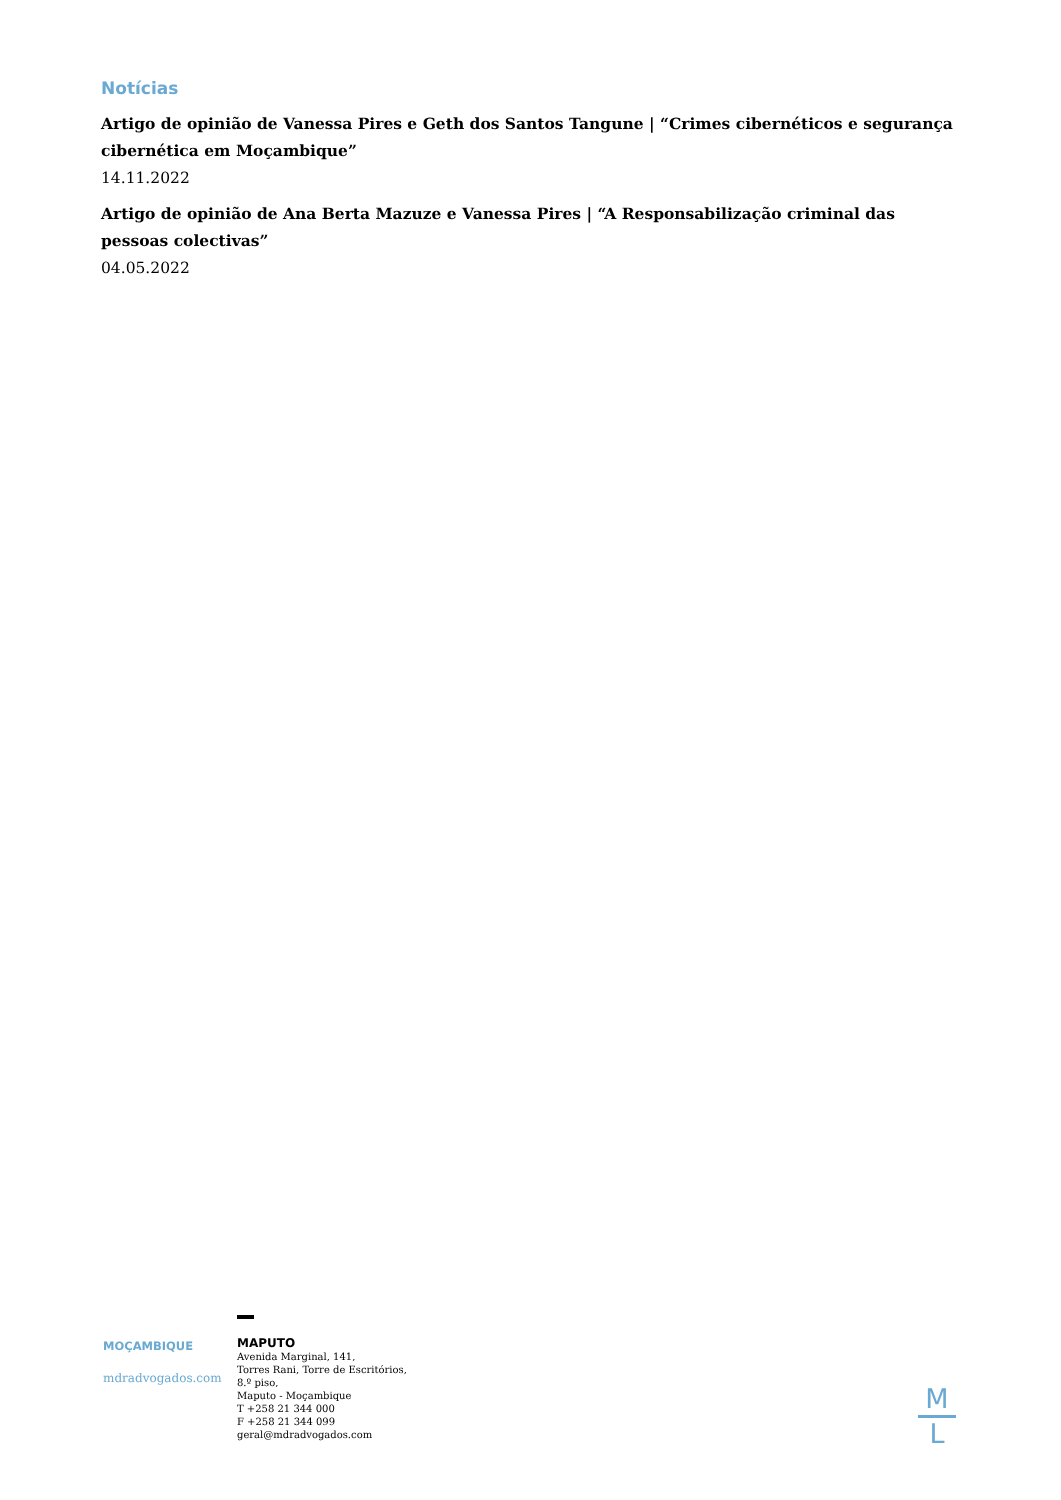Notícias
Artigo de opinião de Vanessa Pires e Geth dos Santos Tangune | “Crimes cibernéticos e segurança cibernética em Moçambique”
14.11.2022
Artigo de opinião de Ana Berta Mazuze e Vanessa Pires | “A Responsabilização criminal das pessoas colectivas”
04.05.2022
MOÇAMBIQUE
mdradvogados.com
MAPUTO
Avenida Marginal, 141,
Torres Rani, Torre de Escritórios,
8.º piso,
Maputo - Moçambique
T +258 21 344 000
F +258 21 344 099
geral@mdradvogados.com
M
L